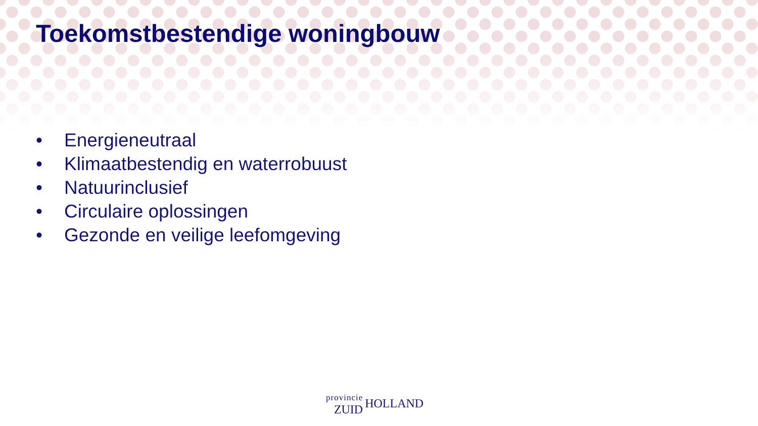Toekomstbestendige woningbouw
• Energieneutraal
• Klimaatbestendig en waterrobuust
• Natuurinclusief
• Circulaire oplossingen
• Gezonde en veilige leefomgeving
provincie
ZUID
HOLLAND